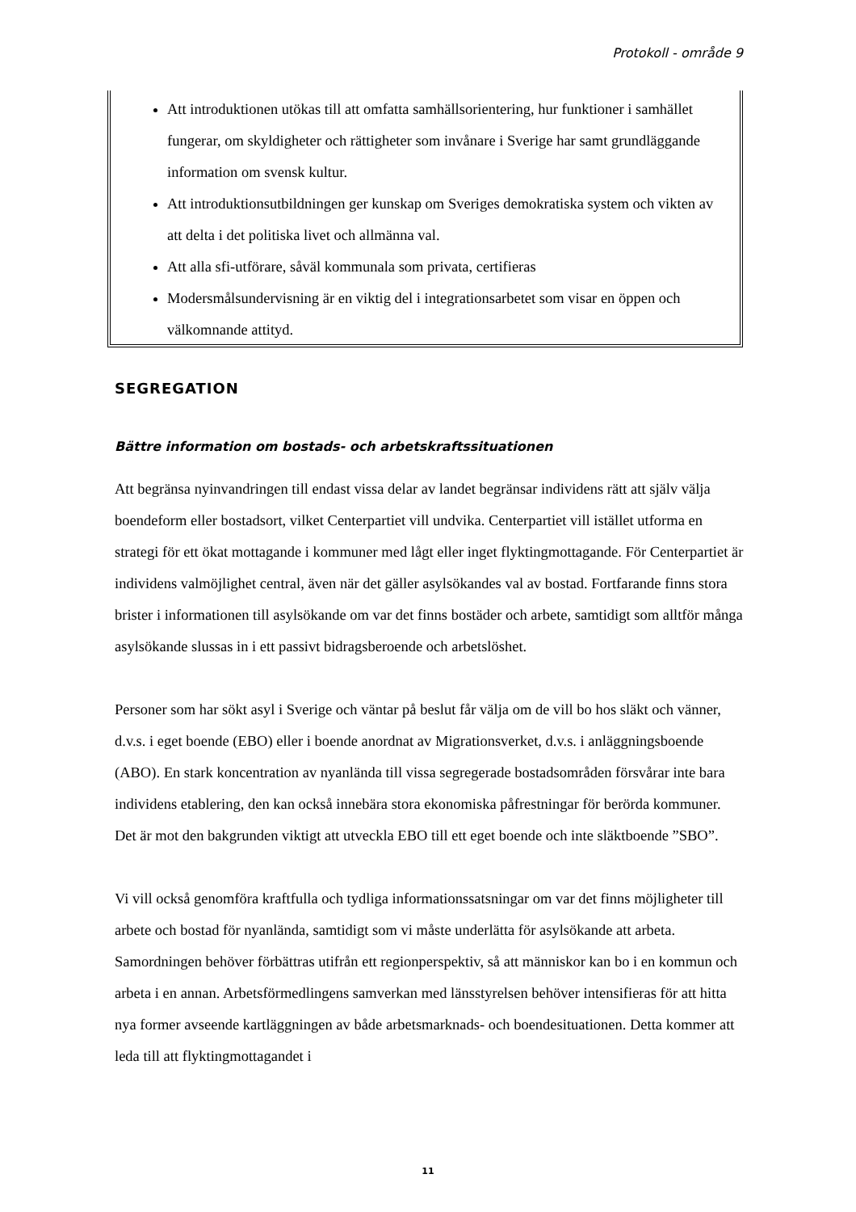Protokoll - område 9
Att introduktionen utökas till att omfatta samhällsorientering, hur funktioner i samhället fungerar, om skyldigheter och rättigheter som invånare i Sverige har samt grundläggande information om svensk kultur.
Att introduktionsutbildningen ger kunskap om Sveriges demokratiska system och vikten av att delta i det politiska livet och allmänna val.
Att alla sfi-utförare, såväl kommunala som privata, certifieras
Modersmålsundervisning är en viktig del i integrationsarbetet som visar en öppen och välkomnande attityd.
SEGREGATION
Bättre information om bostads- och arbetskraftssituationen
Att begränsa nyinvandringen till endast vissa delar av landet begränsar individens rätt att själv välja boendeform eller bostadsort, vilket Centerpartiet vill undvika. Centerpartiet vill istället utforma en strategi för ett ökat mottagande i kommuner med lågt eller inget flyktingmottagande. För Centerpartiet är individens valmöjlighet central, även när det gäller asylsökandes val av bostad. Fortfarande finns stora brister i informationen till asylsökande om var det finns bostäder och arbete, samtidigt som alltför många asylsökande slussas in i ett passivt bidragsberoende och arbetslöshet.
Personer som har sökt asyl i Sverige och väntar på beslut får välja om de vill bo hos släkt och vänner, d.v.s. i eget boende (EBO) eller i boende anordnat av Migrationsverket, d.v.s. i anläggningsboende (ABO). En stark koncentration av nyanlända till vissa segregerade bostadsområden försvårar inte bara individens etablering, den kan också innebära stora ekonomiska påfrestningar för berörda kommuner. Det är mot den bakgrunden viktigt att utveckla EBO till ett eget boende och inte släktboende ”SBO”.
Vi vill också genomföra kraftfulla och tydliga informationssatsningar om var det finns möjligheter till arbete och bostad för nyanlända, samtidigt som vi måste underlätta för asylsökande att arbeta. Samordningen behöver förbättras utifrån ett regionperspektiv, så att människor kan bo i en kommun och arbeta i en annan. Arbetsförmedlingens samverkan med länsstyrelsen behöver intensifieras för att hitta nya former avseende kartläggningen av både arbetsmarknads- och boendesituationen. Detta kommer att leda till att flyktingmottagandet i
11